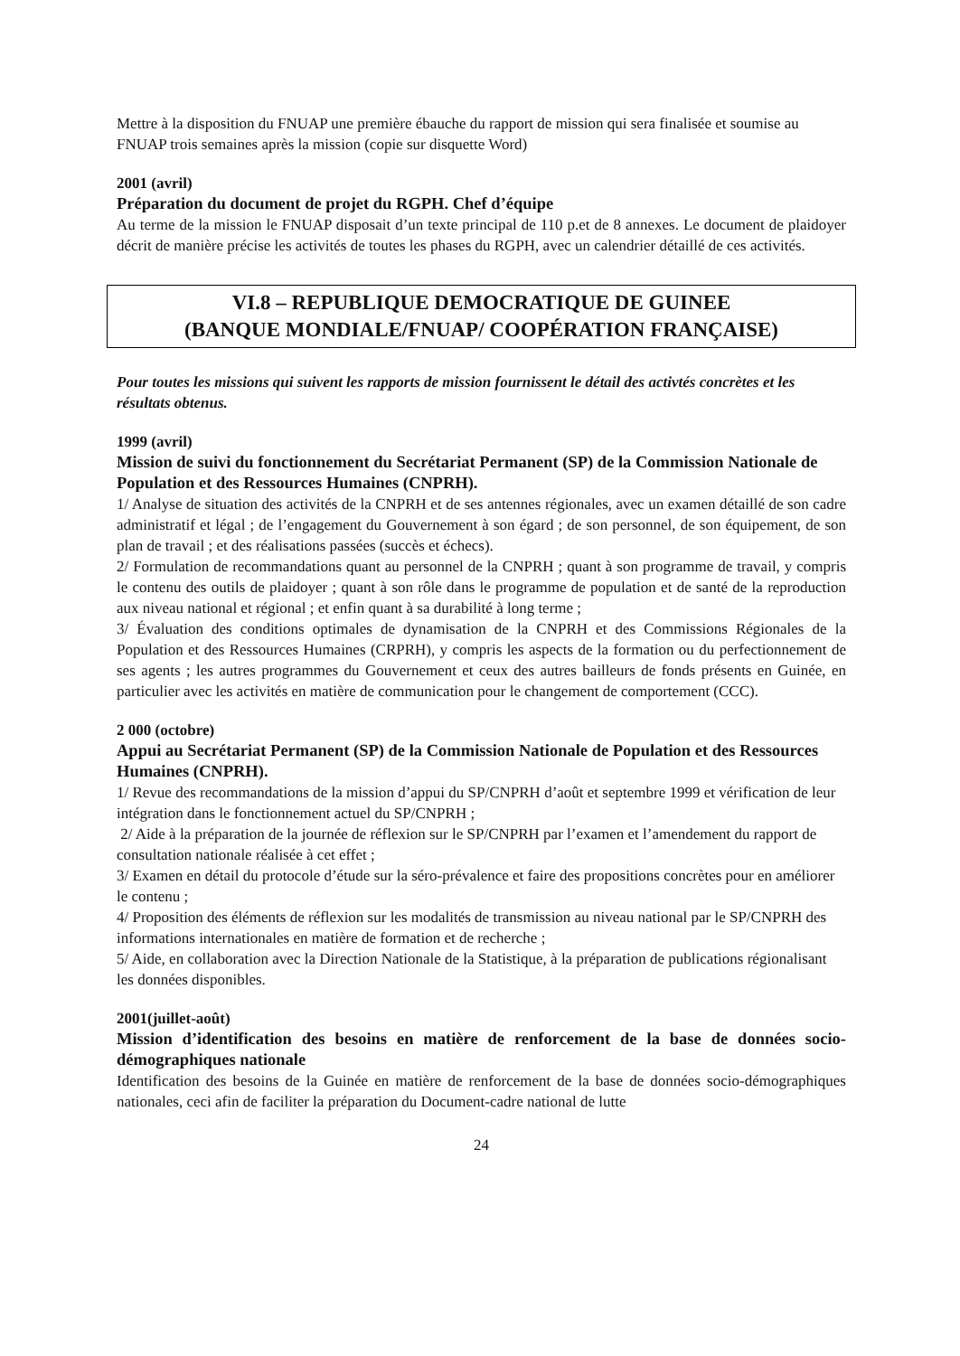Mettre à la disposition du FNUAP une première ébauche du rapport de mission qui sera finalisée et soumise au FNUAP trois semaines après la mission (copie sur disquette Word)
2001 (avril)
Préparation du document de projet du RGPH. Chef d’équipe
Au terme de la mission le FNUAP disposait d’un texte principal de 110 p.et de 8 annexes. Le document de plaidoyer décrit de manière précise les activités de toutes les phases du RGPH, avec un calendrier détaillé de ces activités.
VI.8 – REPUBLIQUE DEMOCRATIQUE DE GUINEE
(BANQUE MONDIALE/FNUAP/ COOPÉRATION FRANÇAISE)
Pour toutes les missions qui suivent les rapports de mission fournissent le détail des activtés concrètes et les résultats obtenus.
1999 (avril)
Mission de suivi du fonctionnement du Secrétariat Permanent (SP) de la Commission Nationale de Population et des Ressources Humaines (CNPRH).
1/ Analyse de situation des activités de la CNPRH et de ses antennes régionales, avec un examen détaillé de son cadre administratif et légal ; de l’engagement du Gouvernement à son égard ; de son personnel, de son équipement, de son plan de travail ; et des réalisations passées (succès et échecs).
2/ Formulation de recommandations quant au personnel de la CNPRH ; quant à son programme de travail, y compris le contenu des outils de plaidoyer ; quant à son rôle dans le programme de population et de santé de la reproduction aux niveau national et régional ; et enfin quant à sa durabilité à long terme ;
3/ Évaluation des conditions optimales de dynamisation de la CNPRH et des Commissions Régionales de la Population et des Ressources Humaines (CRPRH), y compris les aspects de la formation ou du perfectionnement de ses agents ; les autres programmes du Gouvernement et ceux des autres bailleurs de fonds présents en Guinée, en particulier avec les activités en matière de communication pour le changement de comportement (CCC).
2 000 (octobre)
Appui au Secrétariat Permanent (SP) de la Commission Nationale de Population et des Ressources Humaines (CNPRH).
1/ Revue des recommandations de la mission d’appui du SP/CNPRH d’août et septembre 1999 et vérification de leur intégration dans le fonctionnement actuel du SP/CNPRH ;
2/ Aide à la préparation de la journée de réflexion sur le SP/CNPRH par l’examen et l’amendement du rapport de consultation nationale réalisée à cet effet ;
3/ Examen en détail du protocole d’étude sur la séro-prévalence et faire des propositions concrètes pour en améliorer le contenu ;
4/ Proposition des éléments de réflexion sur les modalités de transmission au niveau national par le SP/CNPRH des informations internationales en matière de formation et de recherche ;
5/ Aide, en collaboration avec la Direction Nationale de la Statistique, à la préparation de publications régionalisant les données disponibles.
2001(juillet-août)
Mission d’identification des besoins en matière de renforcement de la base de données socio-démographiques nationale
Identification des besoins de la Guinée en matière de renforcement de la base de données socio-démographiques nationales, ceci afin de faciliter la préparation du Document-cadre national de lutte
24